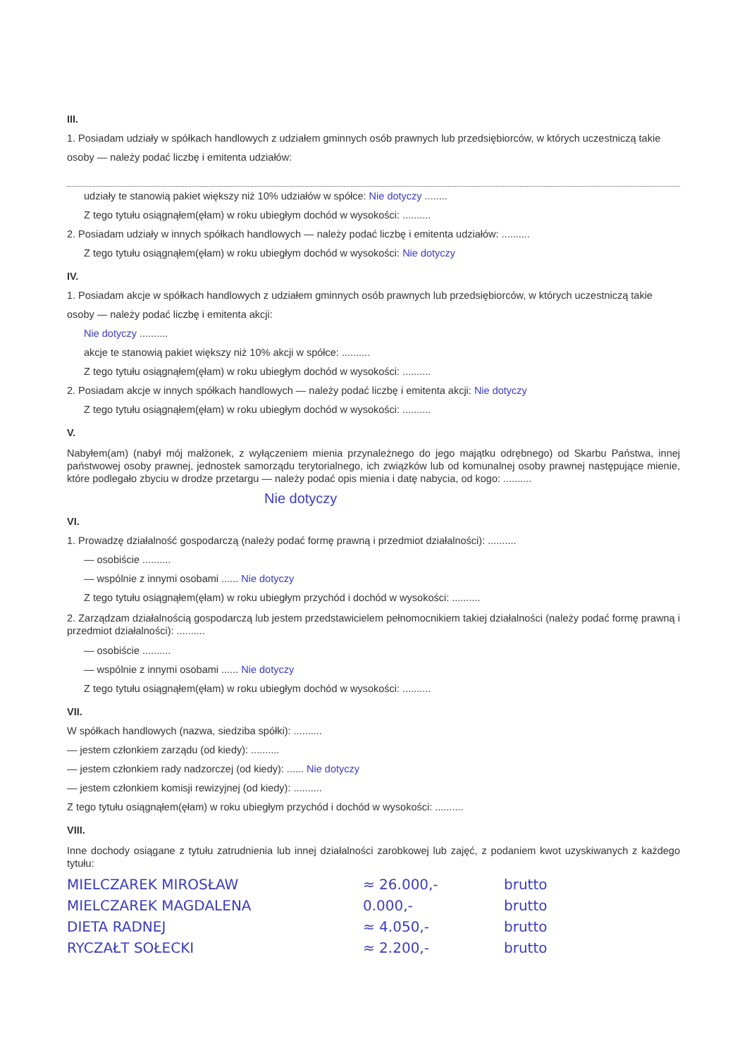III.
1. Posiadam udziały w spółkach handlowych z udziałem gminnych osób prawnych lub przedsiębiorców, w których uczestniczą takie osoby — należy podać liczbę i emitenta udziałów:
udziały te stanowią pakiet większy niż 10% udziałów w spółce: Nie dotyczy ........
Z tego tytułu osiągnąłem(ęłam) w roku ubiegłym dochód w wysokości: ..........
2. Posiadam udziały w innych spółkach handlowych — należy podać liczbę i emitenta udziałów: ..........
Z tego tytułu osiągnąłem(ęłam) w roku ubiegłym dochód w wysokości: Nie dotyczy
IV.
1. Posiadam akcje w spółkach handlowych z udziałem gminnych osób prawnych lub przedsiębiorców, w których uczestniczą takie osoby — należy podać liczbę i emitenta akcji:
Nie dotyczy ..........
akcje te stanowią pakiet większy niż 10% akcji w spółce: ..........
Z tego tytułu osiągnąłem(ęłam) w roku ubiegłym dochód w wysokości: ..........
2. Posiadam akcje w innych spółkach handlowych — należy podać liczbę i emitenta akcji: Nie dotyczy
Z tego tytułu osiągnąłem(ęłam) w roku ubiegłym dochód w wysokości: ..........
V.
Nabyłem(am) (nabył mój małżonek, z wyłączeniem mienia przynależnego do jego majątku odrębnego) od Skarbu Państwa, innej państwowej osoby prawnej, jednostek samorządu terytorialnego, ich związków lub od komunalnej osoby prawnej następujące mienie, które podlegało zbyciu w drodze przetargu — należy podać opis mienia i datę nabycia, od kogo: ..........
Nie dotyczy
VI.
1. Prowadzę działalność gospodarczą (należy podać formę prawną i przedmiot działalności): ..........
— osobiście ..........
— wspólnie z innymi osobami ...... Nie dotyczy
Z tego tytułu osiągnąłem(ęłam) w roku ubiegłym przychód i dochód w wysokości: ..........
2. Zarządzam działalnością gospodarczą lub jestem przedstawicielem pełnomocnikiem takiej działalności (należy podać formę prawną i przedmiot działalności): ..........
— osobiście ..........
— wspólnie z innymi osobami ...... Nie dotyczy
Z tego tytułu osiągnąłem(ęłam) w roku ubiegłym dochód w wysokości: ..........
VII.
W spółkach handlowych (nazwa, siedziba spółki): ..........
— jestem członkiem zarządu (od kiedy): ..........
— jestem członkiem rady nadzorczej (od kiedy): ...... Nie dotyczy
— jestem członkiem komisji rewizyjnej (od kiedy): ..........
Z tego tytułu osiągnąłem(ęłam) w roku ubiegłym przychód i dochód w wysokości: ..........
VIII.
Inne dochody osiągane z tytułu zatrudnienia lub innej działalności zarobkowej lub zajęć, z podaniem kwot uzyskiwanych z każdego tytułu:
MIELCZAREK MIROSŁAW ≈ 26.000,- brutto
MIELCZAREK MAGDALENA 0.000,- brutto
DIETA RADNEJ ≈ 4.050,- brutto
RYCZAŁT SOŁECKI ≈ 2.200,- brutto